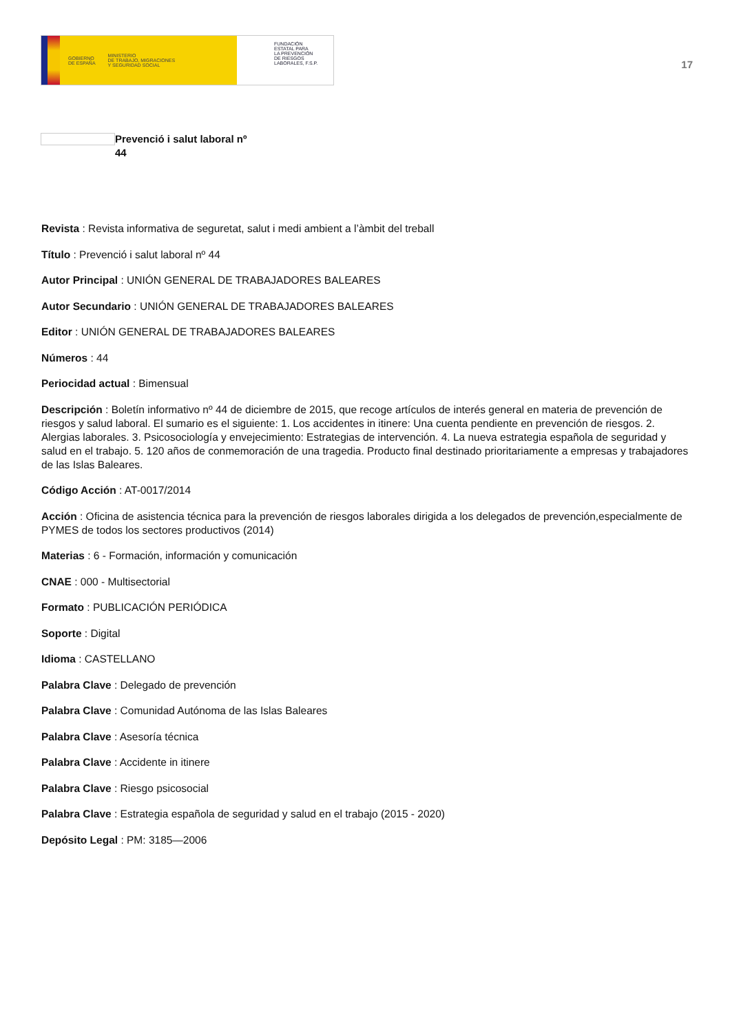GOBIERNO
DE ESPAÑA MINISTERIO
DE TRABAJO, MIGRACIONES
Y SEGURIDAD SOCIAL
FUNDACIÓN
ESTATAL PARA
LA PREVENCIÓN
DE RIESGOS
LABORALES, F.S.P.
17
Prevenció i salut laboral nº
44
Revista : Revista informativa de seguretat, salut i medi ambient a l’àmbit del treball
Título : Prevenció i salut laboral nº 44
Autor Principal : UNIÓN GENERAL DE TRABAJADORES BALEARES
Autor Secundario : UNIÓN GENERAL DE TRABAJADORES BALEARES
Editor : UNIÓN GENERAL DE TRABAJADORES BALEARES
Números : 44
Periocidad actual : Bimensual
Descripción : Boletín informativo nº 44 de diciembre de 2015, que recoge artículos de interés general en materia de prevención de riesgos y salud laboral. El sumario es el siguiente: 1. Los accidentes in itinere: Una cuenta pendiente en prevención de riesgos. 2. Alergias laborales. 3. Psicosociología y envejecimiento: Estrategias de intervención. 4. La nueva estrategia española de seguridad y salud en el trabajo. 5. 120 años de conmemoración de una tragedia. Producto final destinado prioritariamente a empresas y trabajadores de las Islas Baleares.
Código Acción : AT-0017/2014
Acción : Oficina de asistencia técnica para la prevención de riesgos laborales dirigida a los delegados de prevención,especialmente de PYMES de todos los sectores productivos (2014)
Materias : 6 - Formación, información y comunicación
CNAE : 000 - Multisectorial
Formato : PUBLICACIÓN PERIÓDICA
Soporte : Digital
Idioma : CASTELLANO
Palabra Clave : Delegado de prevención
Palabra Clave : Comunidad Autónoma de las Islas Baleares
Palabra Clave : Asesoría técnica
Palabra Clave : Accidente in itinere
Palabra Clave : Riesgo psicosocial
Palabra Clave : Estrategia española de seguridad y salud en el trabajo (2015 - 2020)
Depósito Legal : PM: 3185—2006